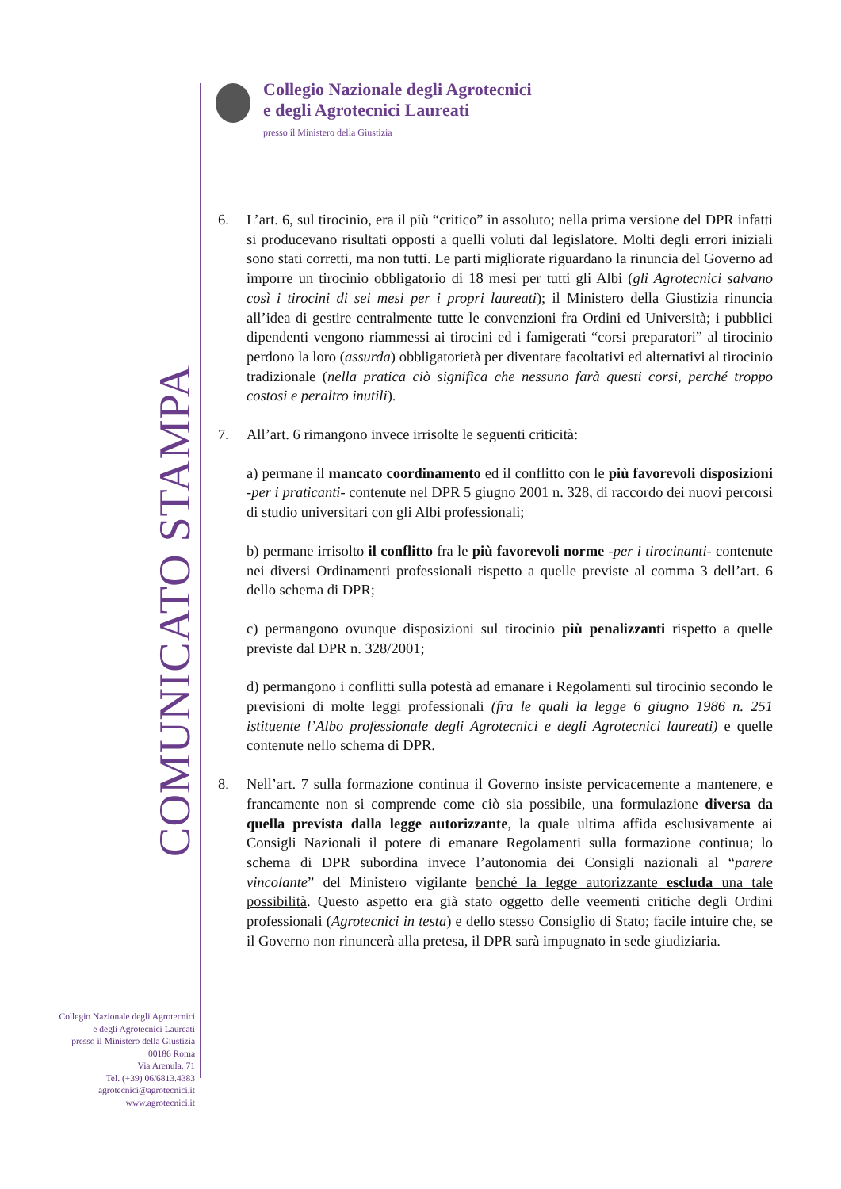Collegio Nazionale degli Agrotecnici
e degli Agrotecnici Laureati
presso il Ministero della Giustizia
COMUNICATO STAMPA
6. L’art. 6, sul tirocinio, era il più “critico” in assoluto; nella prima versione del DPR infatti si producevano risultati opposti a quelli voluti dal legislatore. Molti degli errori iniziali sono stati corretti, ma non tutti. Le parti migliorate riguardano la rinuncia del Governo ad imporre un tirocinio obbligatorio di 18 mesi per tutti gli Albi (gli Agrotecnici salvano così i tirocini di sei mesi per i propri laureati); il Ministero della Giustizia rinuncia all’idea di gestire centralmente tutte le convenzioni fra Ordini ed Università; i pubblici dipendenti vengono riammessi ai tirocini ed i famigerati “corsi preparatori” al tirocinio perdono la loro (assurda) obbligatorietà per diventare facoltativi ed alternativi al tirocinio tradizionale (nella pratica ciò significa che nessuno farà questi corsi, perché troppo costosi e peraltro inutili).
7. All’art. 6 rimangono invece irrisolte le seguenti criticità:
a) permane il mancato coordinamento ed il conflitto con le più favorevoli disposizioni -per i praticanti- contenute nel DPR 5 giugno 2001 n. 328, di raccordo dei nuovi percorsi di studio universitari con gli Albi professionali;
b) permane irrisolto il conflitto fra le più favorevoli norme -per i tirocinanti- contenute nei diversi Ordinamenti professionali rispetto a quelle previste al comma 3 dell’art. 6 dello schema di DPR;
c) permangono ovunque disposizioni sul tirocinio più penalizzanti rispetto a quelle previste dal DPR n. 328/2001;
d) permangono i conflitti sulla potestà ad emanare i Regolamenti sul tirocinio secondo le previsioni di molte leggi professionali (fra le quali la legge 6 giugno 1986 n. 251 istituente l’Albo professionale degli Agrotecnici e degli Agrotecnici laureati) e quelle contenute nello schema di DPR.
8. Nell’art. 7 sulla formazione continua il Governo insiste pervicacemente a mantenere, e francamente non si comprende come ciò sia possibile, una formulazione diversa da quella prevista dalla legge autorizzante, la quale ultima affida esclusivamente ai Consigli Nazionali il potere di emanare Regolamenti sulla formazione continua; lo schema di DPR subordina invece l’autonomia dei Consigli nazionali al “parere vincolante” del Ministero vigilante benché la legge autorizzante escluda una tale possibilità. Questo aspetto era già stato oggetto delle veementi critiche degli Ordini professionali (Agrotecnici in testa) e dello stesso Consiglio di Stato; facile intuire che, se il Governo non rinuncerà alla pretesa, il DPR sarà impugnato in sede giudiziaria.
Collegio Nazionale degli Agrotecnici
e degli Agrotecnici Laureati
presso il Ministero della Giustizia
00186 Roma
Via Arenula, 71
Tel. (+39) 06/6813.4383
agrotecnici@agrotecnici.it
www.agrotecnici.it